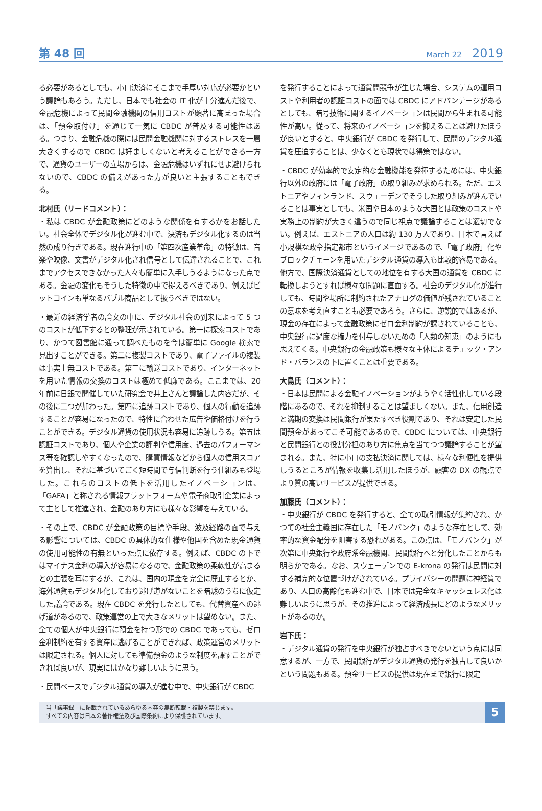第 48 回 March 22 2019
る必要があるとしても、小口決済にそこまで手厚い対応が必要かという議論もあろう。ただし、日本でも社会の IT 化が十分進んだ後で、金融危機によって民間金融機関の信用コストが顕著に高まった場合は、「預金取付け」を通じて一気に CBDC が普及する可能性はある。つまり、金融危機の際には民間金融機関に対するストレスを一層大きくするので CBDC は好ましくないと考えることができる一方で、通貨のユーザーの立場からは、金融危機はいずれにせよ避けられないので、CBDC の備えがあった方が良いと主張することもできる。
北村氏（リードコメント）：
・私は CBDC が金融政策にどのような関係を有するかをお話したい。社会全体でデジタル化が進む中で、決済もデジタル化するのは当然の成り行きである。現在進行中の「第四次産業革命」の特徴は、音楽や映像、文書がデジタル化され信号として伝達されることで、これまでアクセスできなかった人々も簡単に入手しうるようになった点である。金融の変化もそうした特徴の中で捉えるべきであり、例えばビットコインも単なるバブル商品として扱うべきではない。
・最近の経済学者の論文の中に、デジタル社会の到来によって 5 つのコストが低下するとの整理が示されている。第一に探索コストであり、かつて図書館に通って調べたものを今は簡単に Google 検索で見出すことができる。第二に複製コストであり、電子ファイルの複製は事実上無コストである。第三に輸送コストであり、インターネットを用いた情報の交換のコストは極めて低廉である。ここまでは、20 年前に日銀で開催していた研究会で井上さんと議論した内容だが、その後に二つが加わった。第四に追跡コストであり、個人の行動を追跡することが容易になったので、特性に合わせた広告や価格付けを行うことができる。デジタル通貨の使用状況も容易に追跡しうる。第五は認証コストであり、個人や企業の評判や信用度、過去のパフォーマンス等を確認しやすくなったので、購買情報などから個人の信用スコアを算出し、それに基づいてごく短時間で与信判断を行う仕組みも登場した。これらのコストの低下を活用したイノベーションは、「GAFA」と称される情報プラットフォームや電子商取引企業によって主として推進され、金融のあり方にも様々な影響を与えている。
・その上で、CBDC が金融政策の目標や手段、波及経路の面で与える影響については、CBDC の具体的な仕様や他国を含めた現金通貨の使用可能性の有無といった点に依存する。例えば、CBDC の下ではマイナス金利の導入が容易になるので、金融政策の柔軟性が高まるとの主張を耳にするが、これは、国内の現金を完全に廃止するとか、海外通貨もデジタル化しており逃げ道がないことを暗黙のうちに仮定した議論である。現在 CBDC を発行したとしても、代替資産への逃げ道があるので、政策運営の上で大きなメリットは望めない。また、全ての個人が中央銀行に預金を持つ形での CBDC であっても、ゼロ金利制約を有する資産に逃げることができれば、政策運営のメリットは限定される。個人に対しても準備預金のような制度を課すことができれば良いが、現実にはかなり難しいように思う。
・民間ベースでデジタル通貨の導入が進む中で、中央銀行が CBDC
を発行することによって通貨間競争が生じた場合、システムの運用コストや利用者の認証コストの面では CBDC にアドバンテージがあるとしても、暗号技術に関するイノベーションは民間から生まれる可能性が高い。従って、将来のイノベーションを抑えることは避けたほうが良いとすると、中央銀行が CBDC を発行して、民間のデジタル通貨を圧迫することは、少なくとも現状では得策ではない。
・CBDC が効率的で安定的な金融機能を発揮するためには、中央銀行以外の政府には「電子政府」の取り組みが求められる。ただ、エストニアやフィンランド、スウェーデンでそうした取り組みが進んでいることは事実としても、米国や日本のような大国とは政策のコストや実務上の制約が大きく違うので同じ視点で議論することは適切でない。例えば、エストニアの人口は約 130 万人であり、日本で言えば小規模な政令指定都市というイメージであるので、「電子政府」化やブロックチェーンを用いたデジタル通貨の導入も比較的容易である。他方で、国際決済通貨としての地位を有する大国の通貨を CBDC に転換しようとすれば様々な問題に直面する。社会のデジタル化が進行しても、時間や場所に制約されたアナログの価値が残されていることの意味を考え直すことも必要であろう。さらに、逆説的ではあるが、現金の存在によって金融政策にゼロ金利制約が課されていることも、中央銀行に過度な権力を付与しないための「人類の知恵」のようにも思えてくる。中央銀行の金融政策も様々な主体によるチェック・アンド・バランスの下に置くことは重要である。
大島氏（コメント）：
・日本は民間による金融イノベーションがようやく活性化している段階にあるので、それを抑制することは望ましくない。また、信用創造と満期の変換は民間銀行が果たすべき役割であり、それは安定した民間預金があってこそ可能であるので、CBDC については、中央銀行と民間銀行との役割分担のあり方に焦点を当てつつ議論することが望まれる。また、特に小口の支払決済に関しては、様々な利便性を提供しうるところが情報を収集し活用したほうが、顧客の DX の観点でより質の高いサービスが提供できる。
加藤氏（コメント）：
・中央銀行が CBDC を発行すると、全ての取引情報が集約され、かつての社会主義国に存在した「モノバンク」のような存在として、効率的な資金配分を阻害する恐れがある。この点は、「モノバンク」が次第に中央銀行や政府系金融機関、民間銀行へと分化したことからも明らかである。なお、スウェーデンでの E-krona の発行は民間に対する補完的な位置づけがされている。プライバシーの問題に神経質であり、人口の高齢化も進む中で、日本では完全なキャッシュレス化は難しいように思うが、その推進によって経済成長にどのようなメリットがあるのか。
岩下氏：
・デジタル通貨の発行を中央銀行が独占すべきでないという点には同意するが、一方で、民間銀行がデジタル通貨の発行を独占して良いかという問題もある。預金サービスの提供は現在まで銀行に限定
当「議事録」に掲載されているあらゆる内容の無断転載・複製を禁じます。
すべての内容は日本の著作権法及び国際条約により保護されています。
5